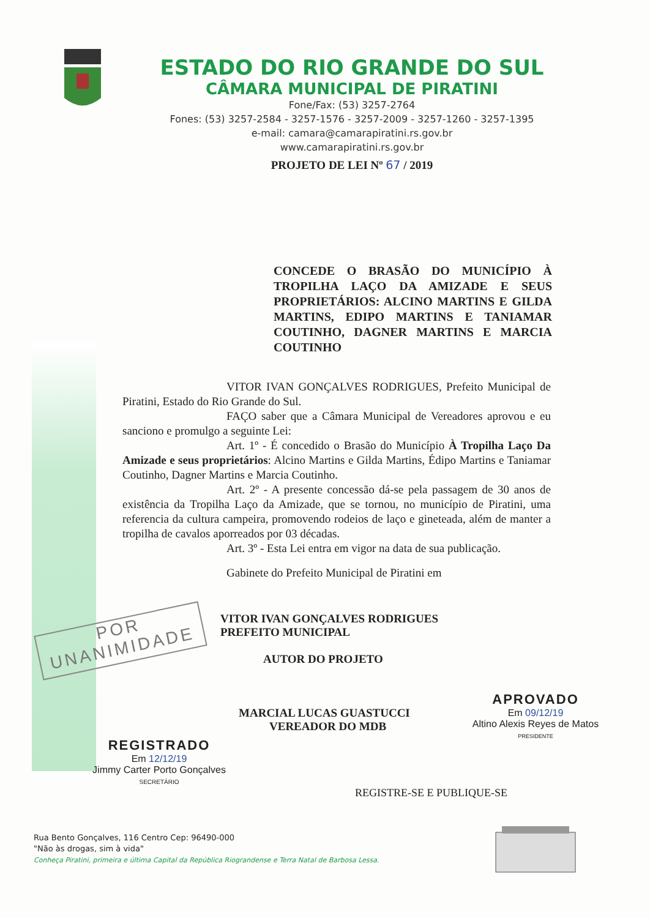ESTADO DO RIO GRANDE DO SUL
CÂMARA MUNICIPAL DE PIRATINI
Fone/Fax: (53) 3257-2764
Fones: (53) 3257-2584 - 3257-1576 - 3257-2009 - 3257-1260 - 3257-1395
e-mail: camara@camarapiratini.rs.gov.br
www.camarapiratini.rs.gov.br
PROJETO DE LEI Nº 67 / 2019
CONCEDE O BRASÃO DO MUNICÍPIO À TROPILHA LAÇO DA AMIZADE E SEUS PROPRIETÁRIOS: ALCINO MARTINS E GILDA MARTINS, EDIPO MARTINS E TANIAMAR COUTINHO, DAGNER MARTINS E MARCIA COUTINHO
VITOR IVAN GONÇALVES RODRIGUES, Prefeito Municipal de Piratini, Estado do Rio Grande do Sul.
FAÇO saber que a Câmara Municipal de Vereadores aprovou e eu sanciono e promulgo a seguinte Lei:
Art. 1º - É concedido o Brasão do Município À Tropilha Laço Da Amizade e seus proprietários: Alcino Martins e Gilda Martins, Édipo Martins e Taniamar Coutinho, Dagner Martins e Marcia Coutinho.
Art. 2º - A presente concessão dá-se pela passagem de 30 anos de existência da Tropilha Laço da Amizade, que se tornou, no município de Piratini, uma referencia da cultura campeira, promovendo rodeios de laço e gineteada, além de manter a tropilha de cavalos aporreados por 03 décadas.
Art. 3º - Esta Lei entra em vigor na data de sua publicação.
Gabinete do Prefeito Municipal de Piratini em
VITOR IVAN GONÇALVES RODRIGUES
PREFEITO MUNICIPAL
AUTOR DO PROJETO
MARCIAL LUCAS GUASTUCCI
VEREADOR DO MDB
POR
UNANIMIDADE
APROVADO
Em 09/12/19
Altino Alexis Reyes de Matos
PRESIDENTE
REGISTRADO
Em 12/12/19
Jimmy Carter Porto Gonçalves
SECRETÁRIO
REGISTRE-SE E PUBLIQUE-SE
Rua Bento Gonçalves, 116 Centro Cep: 96490-000
"Não às drogas, sim à vida"
Conheça Piratini, primeira e última Capital da República Riograndense e Terra Natal de Barbosa Lessa.